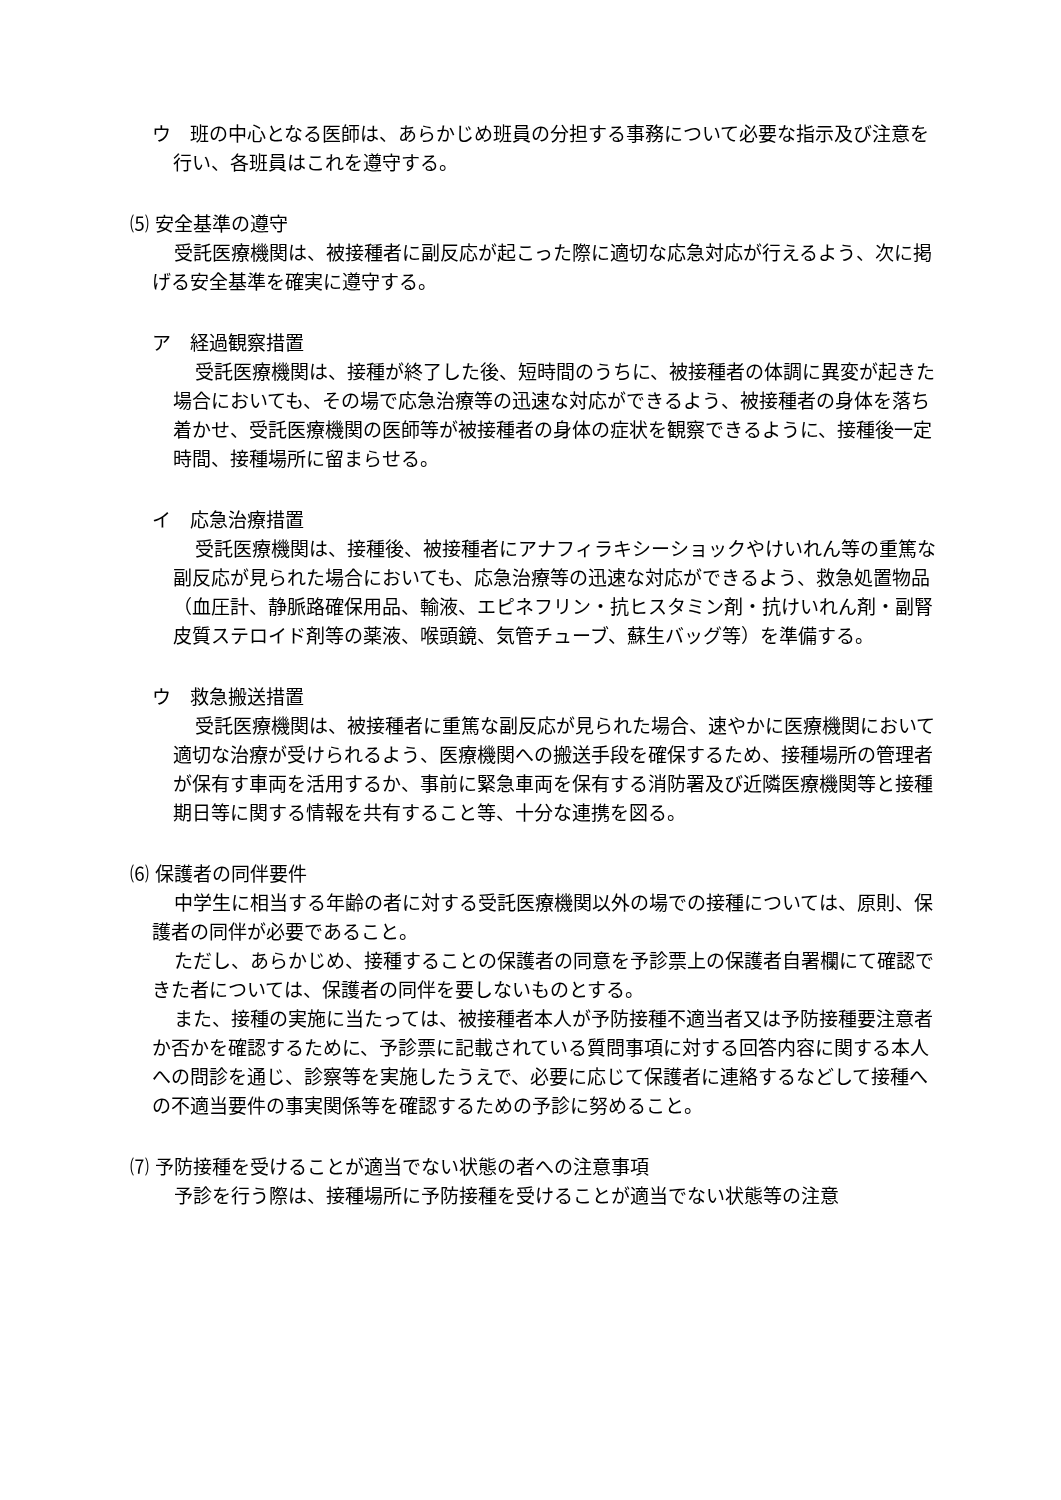ウ　班の中心となる医師は、あらかじめ班員の分担する事務について必要な指示及び注意を行い、各班員はこれを遵守する。
⑸ 安全基準の遵守
受託医療機関は、被接種者に副反応が起こった際に適切な応急対応が行えるよう、次に掲げる安全基準を確実に遵守する。
ア　経過観察措置
受託医療機関は、接種が終了した後、短時間のうちに、被接種者の体調に異変が起きた場合においても、その場で応急治療等の迅速な対応ができるよう、被接種者の身体を落ち着かせ、受託医療機関の医師等が被接種者の身体の症状を観察できるように、接種後一定時間、接種場所に留まらせる。
イ　応急治療措置
受託医療機関は、接種後、被接種者にアナフィラキシーショックやけいれん等の重篤な副反応が見られた場合においても、応急治療等の迅速な対応ができるよう、救急処置物品（血圧計、静脈路確保用品、輸液、エピネフリン・抗ヒスタミン剤・抗けいれん剤・副腎皮質ステロイド剤等の薬液、喉頭鏡、気管チューブ、蘇生バッグ等）を準備する。
ウ　救急搬送措置
受託医療機関は、被接種者に重篤な副反応が見られた場合、速やかに医療機関において適切な治療が受けられるよう、医療機関への搬送手段を確保するため、接種場所の管理者が保有す車両を活用するか、事前に緊急車両を保有する消防署及び近隣医療機関等と接種期日等に関する情報を共有すること等、十分な連携を図る。
⑹ 保護者の同伴要件
中学生に相当する年齢の者に対する受託医療機関以外の場での接種については、原則、保護者の同伴が必要であること。
ただし、あらかじめ、接種することの保護者の同意を予診票上の保護者自署欄にて確認できた者については、保護者の同伴を要しないものとする。
また、接種の実施に当たっては、被接種者本人が予防接種不適当者又は予防接種要注意者か否かを確認するために、予診票に記載されている質問事項に対する回答内容に関する本人への問診を通じ、診察等を実施したうえで、必要に応じて保護者に連絡するなどして接種への不適当要件の事実関係等を確認するための予診に努めること。
⑺ 予防接種を受けることが適当でない状態の者への注意事項
予診を行う際は、接種場所に予防接種を受けることが適当でない状態等の注意